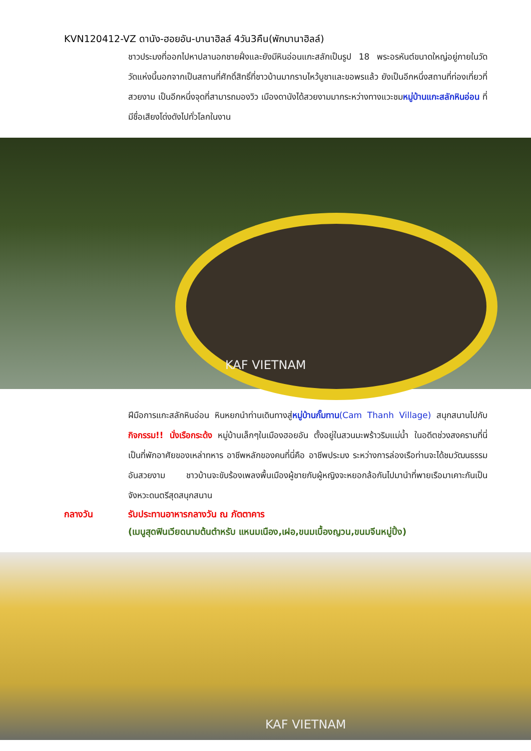KVN120412-VZ ดานัง-ฮอยอัน-บานาฮิลล์ 4วัน3คืน(พักบานาฮิลล์)
ชาวประมงที่ออกไปหาปลานอกชายฝั่งและยังมีหินอ่อนแกะสลักเป็นรูป 18 พระอรหันต์ขนาดใหญ่อยู่ภายในวัด วัดแห่งนี้นอกจากเป็นสถานที่ศักดิ์สิทธิ์ที่ชาวบ้านมากราบไหว้บูชาและขอพรแล้ว ยังเป็นอีกหนึ่งสถานที่ท่องเที่ยวที่สวยงาม เป็นอีกหนึ่งจุดที่สามารถมองวิว เมืองดานังได้สวยงามมากระหว่างทางแวะชมหมู่บ้านแกะสลักหินอ่อน ที่มีชื่อเสียงโด่งดังไปทั่วโลกในงาน
KAF VIETNAM
ฝีมือการแกะสลักหินอ่อน หินหยกนำท่านเดินทางสู่หมู่บ้านกั๊มทาน(Cam Thanh Village) สนุกสนานไปกับกิจกรรม!! นั่งเรือกระด้ง หมู่บ้านเล็กๆในเมืองฮอยอัน ตั้งอยู่ในสวนมะพร้าวริมแม่น้ำ ในอดีตช่วงสงครามที่นี่เป็นที่พักอาศัยของเหล่าทหาร อาชีพหลักของคนที่นี่คือ อาชีพประมง ระหว่างการล่องเรือท่านจะได้ชมวัฒนธรรมอันสวยงาม ชาวบ้านจะขับร้องเพลงพื้นเมืองผู้ชายกับผู้หญิงจะหยอกล้อกันไปมานำที่พายเรือมาเคาะกันเป็นจังหวะดนตรีสุดสนุกสนาน
กลางวัน รับประทานอาหารกลางวัน ณ ภัตตาคาร
(เมนูสุดฟินเวียดนามต้นตำหรับ แหนมเนือง,เฝอ,ขนมเบื้องญวน,ขนมจีนหมู่ปิ้ง)
KAF VIETNAM